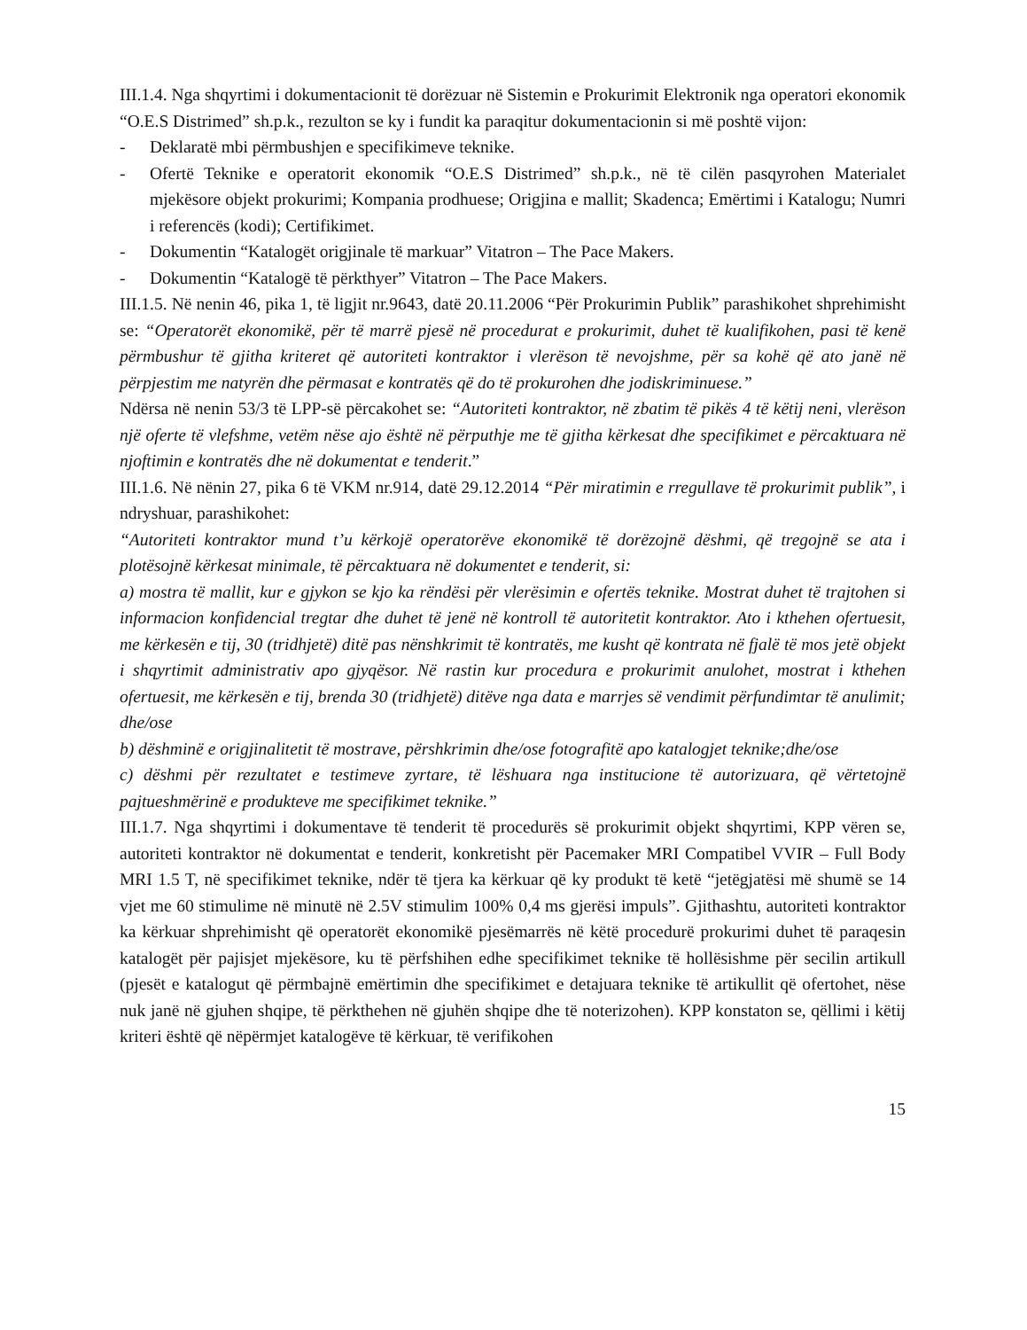III.1.4. Nga shqyrtimi i dokumentacionit të dorëzuar në Sistemin e Prokurimit Elektronik nga operatori ekonomik “O.E.S Distrimed” sh.p.k., rezulton se ky i fundit ka paraqitur dokumentacionin si më poshtë vijon:
- Deklaratë mbi përmbushjen e specifikimeve teknike.
- Ofertë Teknike e operatorit ekonomik “O.E.S Distrimed” sh.p.k., në të cilën pasqyrohen Materialet mjekësore objekt prokurimi; Kompania prodhuese; Origjina e mallit; Skadenca; Emërtimi i Katalogu; Numri i referencës (kodi); Certifikimet.
- Dokumentin “Katalogët origjinale të markuar” Vitatron – The Pace Makers.
- Dokumentin “Katalogë të përkthyer” Vitatron – The Pace Makers.
III.1.5. Në nenin 46, pika 1, të ligjit nr.9643, datë 20.11.2006 “Për Prokurimin Publik” parashikohet shprehimisht se: “Operatorët ekonomikë, për të marrë pjesë në procedurat e prokurimit, duhet të kualifikohen, pasi të kenë përmbushur të gjitha kriteret që autoriteti kontraktor i vlerëson të nevojshme, për sa kohë që ato janë në përpjestim me natyrën dhe përmasat e kontratës që do të prokurohen dhe jodiskriminuese.”
Ndërsa në nenin 53/3 të LPP-së përcakohet se: “Autoriteti kontraktor, në zbatim të pikës 4 të këtij neni, vlerëson një oferte të vlefshme, vetëm nëse ajo është në përputhje me të gjitha kërkesat dhe specifikimet e përcaktuara në njoftimin e kontratës dhe në dokumentat e tenderit.”
III.1.6. Në nënin 27, pika 6 të VKM nr.914, datë 29.12.2014 “Për miratimin e rregullave të prokurimit publik”, i ndryshuar, parashikohet:
“Autoriteti kontraktor mund t’u kërkojë operatorëve ekonomikë të dorëzojnë dëshmi, që tregojnë se ata i plotësojnë kërkesat minimale, të përcaktuara në dokumentet e tenderit, si:
a) mostra të mallit, kur e gjykon se kjo ka rëndësi për vlerësimin e ofertës teknike. Mostrat duhet të trajtohen si informacion konfidencial tregtar dhe duhet të jenë në kontroll të autoritetit kontraktor. Ato i kthehen ofertuesit, me kërkesën e tij, 30 (tridhjetë) ditë pas nënshkrimit të kontratës, me kusht që kontrata në fjalë të mos jetë objekt i shqyrtimit administrativ apo gjyqësor. Në rastin kur procedura e prokurimit anulohet, mostrat i kthehen ofertuesit, me kërkesën e tij, brenda 30 (tridhjetë) ditëve nga data e marrjes së vendimit përfundimtar të anulimit;
dhe/ose
b) dëshminë e origjinalitetit të mostrave, përshkrimin dhe/ose fotografitë apo katalogjet teknike;dhe/ose
c) dëshmi për rezultatet e testimeve zyrtare, të lëshuara nga institucione të autorizuara, që vërtetojnë pajtueshmërinë e produkteve me specifikimet teknike.”
III.1.7. Nga shqyrtimi i dokumentave të tenderit të procedurës së prokurimit objekt shqyrtimi, KPP vëren se, autoriteti kontraktor në dokumentat e tenderit, konkretisht për Pacemaker MRI Compatibel VVIR – Full Body MRI 1.5 T, në specifikimet teknike, ndër të tjera ka kërkuar që ky produkt të ketë “jetëgjatësi më shumë se 14 vjet me 60 stimulime në minutë në 2.5V stimulim 100% 0,4 ms gjerësi impuls”. Gjithashtu, autoriteti kontraktor ka kërkuar shprehimisht që operatorët ekonomikë pjesëmarrës në këtë procedurë prokurimi duhet të paraqesin katalogët për pajisjet mjekësore, ku të përfshihen edhe specifikimet teknike të hollësishme për secilin artikull (pjesët e katalogut që përmbajnë emërtimin dhe specifikimet e detajuara teknike të artikullit që ofertohet, nëse nuk janë në gjuhen shqipe, të përkthehen në gjuhën shqipe dhe të noterizohen). KPP konstaton se, qëllimi i këtij kriteri është që nëpërmjet katalogëve të kërkuar, të verifikohen
15